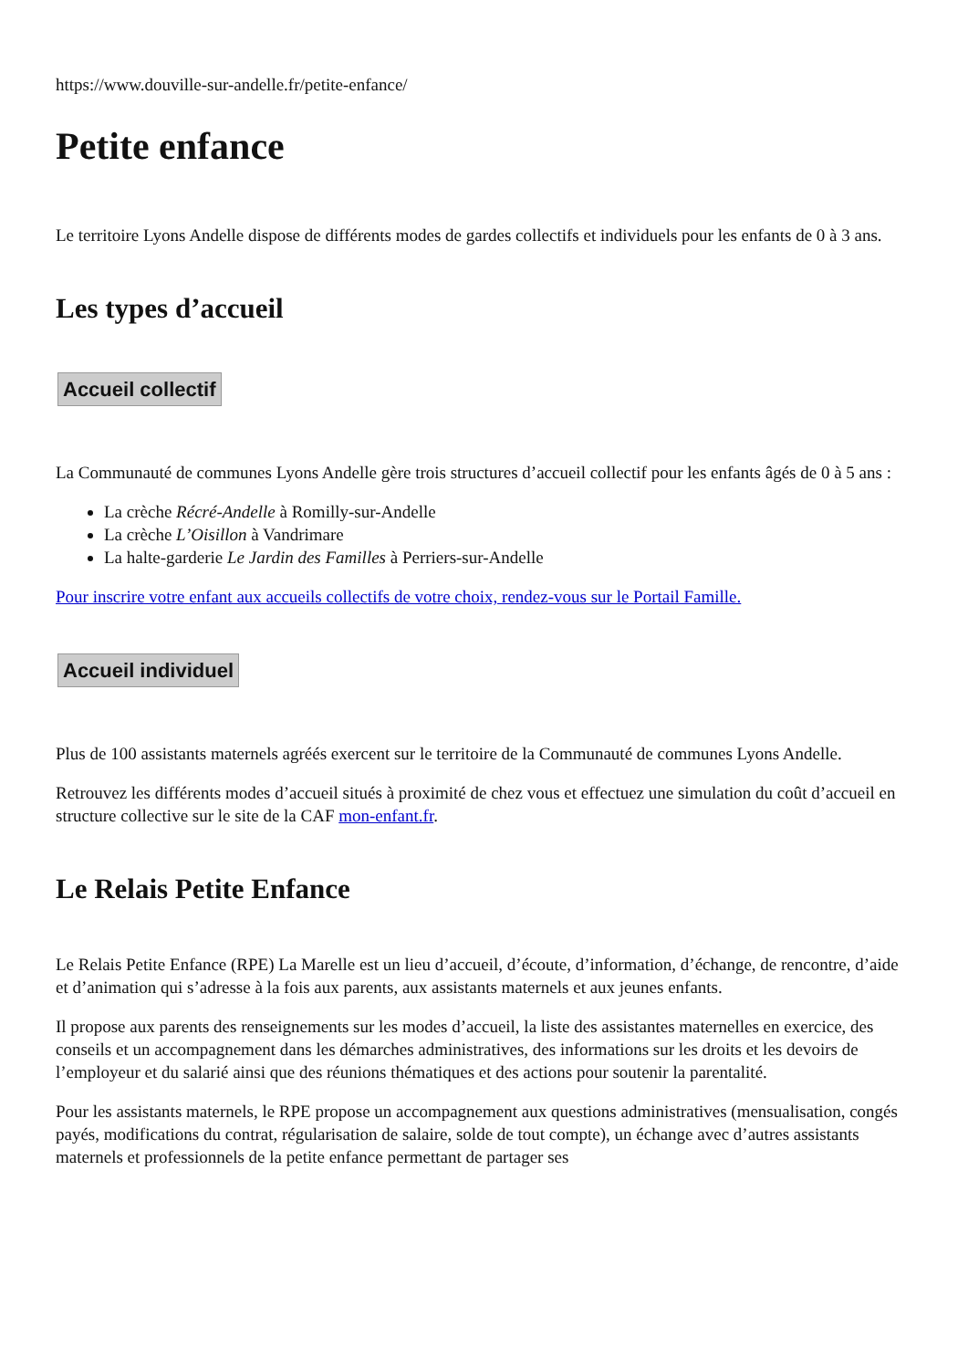https://www.douville-sur-andelle.fr/petite-enfance/
Petite enfance
Le territoire Lyons Andelle dispose de différents modes de gardes collectifs et individuels pour les enfants de 0 à 3 ans.
Les types d’accueil
Accueil collectif
La Communauté de communes Lyons Andelle gère trois structures d’accueil collectif pour les enfants âgés de 0 à 5 ans :
La crèche Récré-Andelle à Romilly-sur-Andelle
La crèche L’Oisillon à Vandrimare
La halte-garderie Le Jardin des Familles à Perriers-sur-Andelle
Pour inscrire votre enfant aux accueils collectifs de votre choix, rendez-vous sur le Portail Famille.
Accueil individuel
Plus de 100 assistants maternels agréés exercent sur le territoire de la Communauté de communes Lyons Andelle.
Retrouvez les différents modes d’accueil situés à proximité de chez vous et effectuez une simulation du coût d’accueil en structure collective sur le site de la CAF mon-enfant.fr.
Le Relais Petite Enfance
Le Relais Petite Enfance (RPE) La Marelle est un lieu d’accueil, d’écoute, d’information, d’échange, de rencontre, d’aide et d’animation qui s’adresse à la fois aux parents, aux assistants maternels et aux jeunes enfants.
Il propose aux parents des renseignements sur les modes d’accueil, la liste des assistantes maternelles en exercice, des conseils et un accompagnement dans les démarches administratives, des informations sur les droits et les devoirs de l’employeur et du salarié ainsi que des réunions thématiques et des actions pour soutenir la parentalité.
Pour les assistants maternels, le RPE propose un accompagnement aux questions administratives (mensualisation, congés payés, modifications du contrat, régularisation de salaire, solde de tout compte), un échange avec d’autres assistants maternels et professionnels de la petite enfance permettant de partager ses